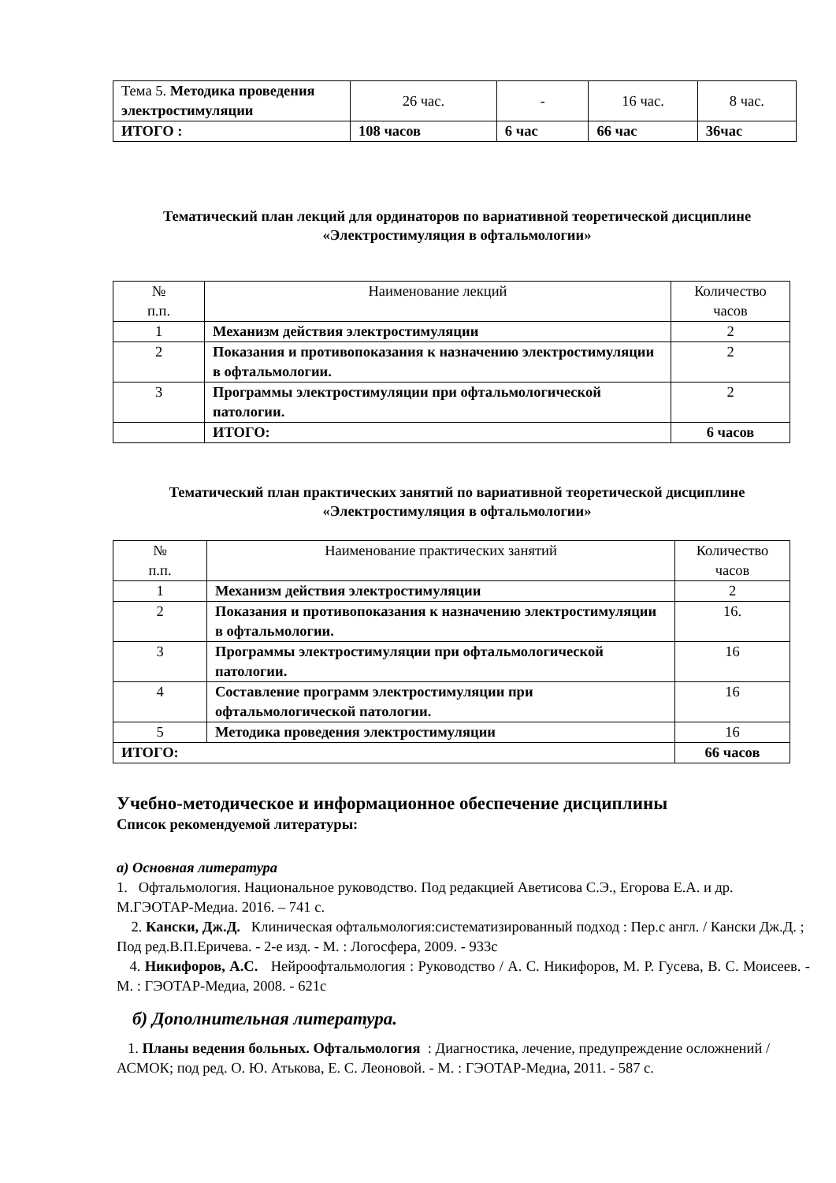| Тема 5. Методика проведения электростимуляции | 26 час. | - | 16 час. | 8 час. |
| ИТОГО : | 108 часов | 6 час | 66 час | 36час |
Тематический план лекций для ординаторов по вариативной теоретической дисциплине
«Электростимуляция в офтальмологии»
| № п.п. | Наименование лекций | Количество часов |
| --- | --- | --- |
| 1 | Механизм действия электростимуляции | 2 |
| 2 | Показания и противопоказания к назначению электростимуляции в офтальмологии. | 2 |
| 3 | Программы электростимуляции при офтальмологической патологии. | 2 |
| | ИТОГО: | 6 часов |
Тематический план практических занятий по вариативной теоретической дисциплине «Электростимуляция в офтальмологии»
| № п.п. | Наименование практических занятий | Количество часов |
| --- | --- | --- |
| 1 | Механизм действия электростимуляции | 2 |
| 2 | Показания и противопоказания к назначению электростимуляции в офтальмологии. | 16. |
| 3 | Программы электростимуляции при офтальмологической патологии. | 16 |
| 4 | Составление программ электростимуляции при офтальмологической патологии. | 16 |
| 5 | Методика проведения электростимуляции | 16 |
| ИТОГО: | | 66 часов |
Учебно-методическое и информационное обеспечение дисциплины
Список рекомендуемой литературы:
а) Основная литература
1. Офтальмология. Национальное руководство. Под редакцией Аветисова С.Э., Егорова Е.А. и др. М.ГЭОТАР-Медиа. 2016. – 741 с.
2. Кански, Дж.Д. Клиническая офтальмология:систематизированный подход : Пер.с англ. / Кански Дж.Д. ; Под ред.В.П.Еричева. - 2-е изд. - М. : Логосфера, 2009. - 933с
4. Никифоров, А.С. Нейроофтальмология : Руководство / А. С. Никифоров, М. Р. Гусева, В. С. Моисеев. - М. : ГЭОТАР-Медиа, 2008. - 621с
б) Дополнительная литература.
1. Планы ведения больных. Офтальмология : Диагностика, лечение, предупреждение осложнений / АСМОК; под ред. О. Ю. Атькова, Е. С. Леоновой. - М. : ГЭОТАР-Медиа, 2011. - 587 с.